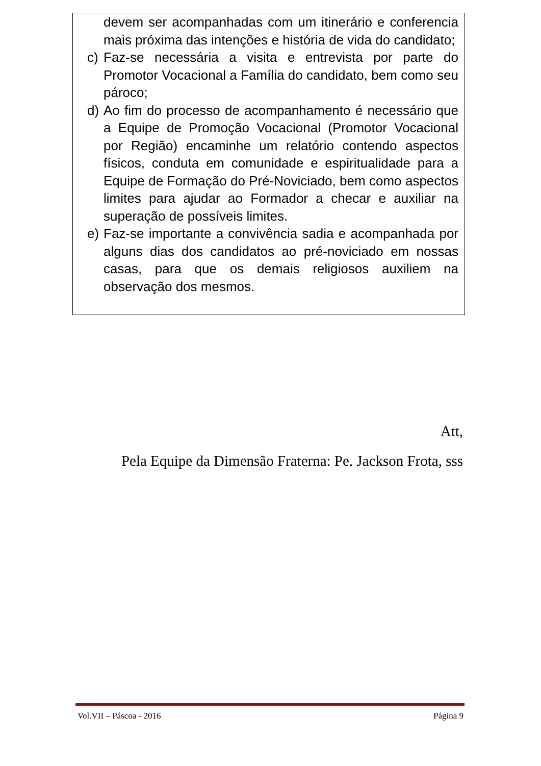devem ser acompanhadas com um itinerário e conferencia mais próxima das intenções e história de vida do candidato;
c) Faz-se necessária a visita e entrevista por parte do Promotor Vocacional a Família do candidato, bem como seu pároco;
d) Ao fim do processo de acompanhamento é necessário que a Equipe de Promoção Vocacional (Promotor Vocacional por Região) encaminhe um relatório contendo aspectos físicos, conduta em comunidade e espiritualidade para a Equipe de Formação do Pré-Noviciado, bem como aspectos limites para ajudar ao Formador a checar e auxiliar na superação de possíveis limites.
e) Faz-se importante a convivência sadia e acompanhada por alguns dias dos candidatos ao pré-noviciado em nossas casas, para que os demais religiosos auxiliem na observação dos mesmos.
Att,
Pela Equipe da Dimensão Fraterna: Pe. Jackson Frota, sss
Vol.VII – Páscoa - 2016 Página 9